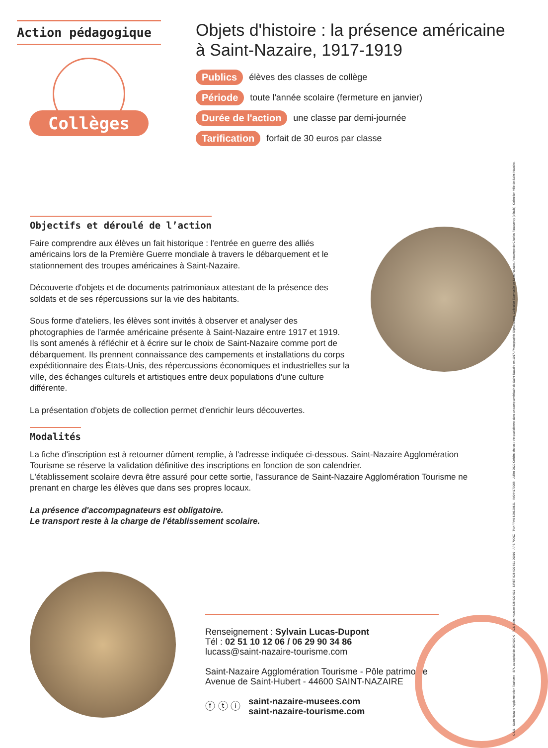Action pédagogique
Collèges
Objets d'histoire : la présence américaine
à Saint-Nazaire, 1917-1919
Publics élèves des classes de collège
Période toute l'année scolaire (fermeture en janvier)
Durée de l'action une classe par demi-journée
Tarification forfait de 30 euros par classe
Objectifs et déroulé de l’action
Faire comprendre aux élèves un fait historique : l'entrée en guerre des alliés américains lors de la Première Guerre mondiale à travers le débarquement et le stationnement des troupes américaines à Saint-Nazaire.
Découverte d'objets et de documents patrimoniaux attestant de la présence des soldats et de ses répercussions sur la vie des habitants.
Sous forme d'ateliers, les élèves sont invités à observer et analyser des photographies de l'armée américaine présente à Saint-Nazaire entre 1917 et 1919.
Ils sont amenés à réfléchir et à écrire sur le choix de Saint-Nazaire comme port de débarquement. Ils prennent connaissance des campements et installations du corps expéditionnaire des États-Unis, des répercussions économiques et industrielles sur la ville, des échanges culturels et artistiques entre deux populations d'une culture différente.
La présentation d'objets de collection permet d'enrichir leurs découvertes.
Modalités
La fiche d'inscription est à retourner dûment remplie, à l'adresse indiquée ci-dessous. Saint-Nazaire Agglomération Tourisme se réserve la validation définitive des inscriptions en fonction de son calendrier.
L'établissement scolaire devra être assuré pour cette sortie, l'assurance de Saint-Nazaire Agglomération Tourisme ne prenant en charge les élèves que dans ses propres locaux.
La présence d'accompagnateurs est obligatoire.
Le transport reste à la charge de l'établissement scolaire.
Renseignement : Sylvain Lucas-Dupont
Tél : 02 51 10 12 06 / 06 29 90 34 86
lucass@saint-nazaire-tourisme.com
Saint-Nazaire Agglomération Tourisme - Pôle patrimoine
Avenue de Saint-Hubert - 44600 SAINT-NAZAIRE
ⓕ ⓣ ⓘ saint-nazaire-musees.com
saint-nazaire-tourisme.com
C431 - Saint-Nazaire Agglomération Tourisme - SPL au capital de 250 000 € - RCS Saint-Nazaire 828 620 831 - SIRET 828 620 831 00010 - APE 7990Z - TVA FR49 828620831 - IM044170008 - Juillet 2020 Crédits photos : vie quotidienne dans un camp américain de Saint-Nazaire en 1917, Photographie Signal Corps. Collection Ecomusée de Saint-Nazaire. / estampe de Charles Fouqueray (détails). Collection Ville de Saint-Nazaire.